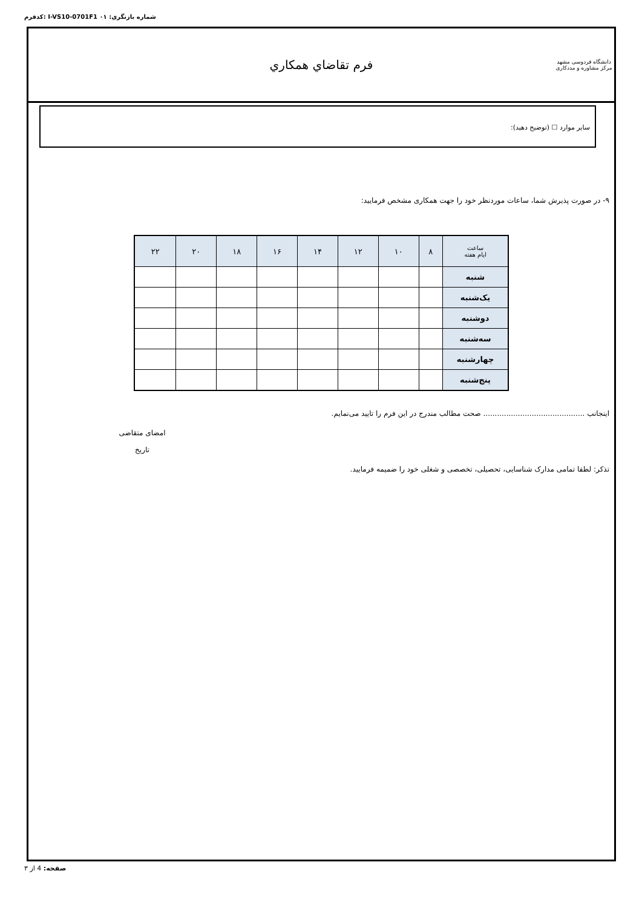كدفرم: I-VS10-0701F1 شماره بازنگري: ۰۱
دانشگاه فردوسی مشهد
مرکز مشاوره و مددکاری
فرم تقاضاي همكاري
ساير موارد ☐ (توضيح دهيد):
۹- در صورت پذیرش شما، ساعات موردنظر خود را جهت همکاری مشخص فرمایید:
| ساعت ایام هفته | ۸ | ۱۰ | ۱۲ | ۱۴ | ۱۶ | ۱۸ | ۲۰ | ۲۲ |
| --- | --- | --- | --- | --- | --- | --- | --- | --- |
| شنبه | | | | | | | | |
| یک‌شنبه | | | | | | | | |
| دوشنبه | | | | | | | | |
| سه‌شنبه | | | | | | | | |
| چهارشنبه | | | | | | | | |
| پنج‌شنبه | | | | | | | | |
اینجانب ............................................ صحت مطالب مندرج در این فرم را تایید می‌نمایم.
امضای متقاضی
تاریخ
تذکر: لطفا تمامی مدارک شناسایی، تحصیلی، تخصصی و شغلی خود را ضمیمه فرمایید.
صفحه: 4 از ۳